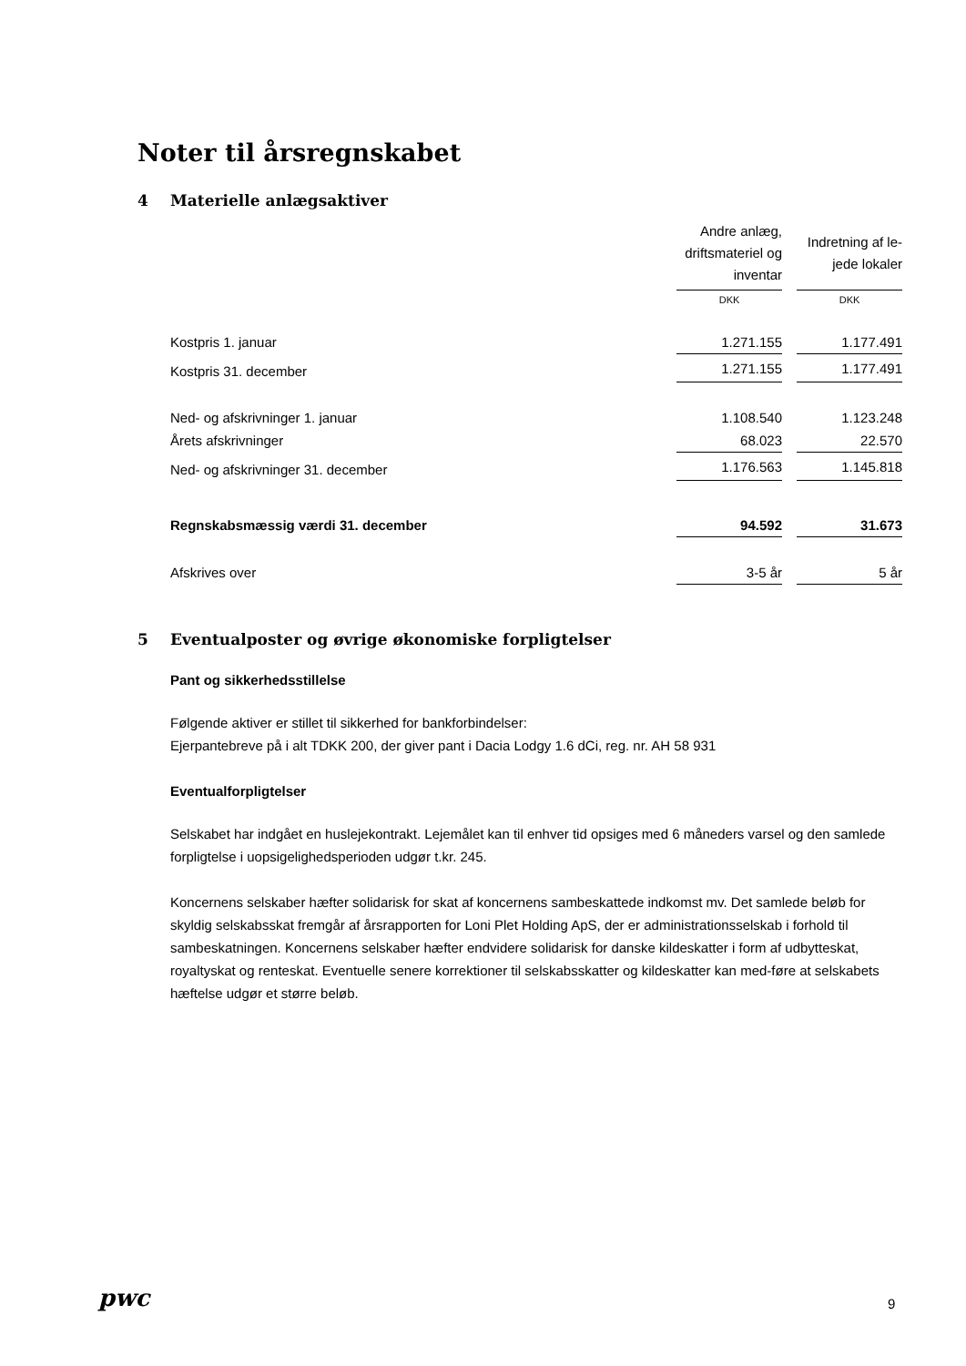Noter til årsregnskabet
4 Materielle anlægsaktiver
| | Andre anlæg, driftsmateriel og inventar | | Indretning af le-jede lokaler |
| | DKK | | DKK |
| Kostpris 1. januar | 1.271.155 | | 1.177.491 |
| Kostpris 31. december | 1.271.155 | | 1.177.491 |
| Ned- og afskrivninger 1. januar | 1.108.540 | | 1.123.248 |
| Årets afskrivninger | 68.023 | | 22.570 |
| Ned- og afskrivninger 31. december | 1.176.563 | | 1.145.818 |
| Regnskabsmæssig værdi 31. december | 94.592 | | 31.673 |
| Afskrives over | 3-5 år | | 5 år |
5 Eventualposter og øvrige økonomiske forpligtelser
Pant og sikkerhedsstillelse
Følgende aktiver er stillet til sikkerhed for bankforbindelser:
Ejerpantebreve på i alt TDKK 200, der giver pant i Dacia Lodgy 1.6 dCi, reg. nr. AH 58 931
Eventualforpligtelser
Selskabet har indgået en huslejekontrakt. Lejemålet kan til enhver tid opsiges med 6 måneders varsel og den samlede forpligtelse i uopsigelighedsperioden udgør t.kr. 245.
Koncernens selskaber hæfter solidarisk for skat af koncernens sambeskattede indkomst mv. Det samlede beløb for skyldig selskabsskat fremgår af årsrapporten for Loni Plet Holding ApS, der er administrationsselskab i forhold til sambeskatningen. Koncernens selskaber hæfter endvidere solidarisk for danske kildeskatter i form af udbytteskat, royaltyskat og renteskat. Eventuelle senere korrektioner til selskabsskatter og kildeskatter kan med-føre at selskabets hæftelse udgør et større beløb.
pwc 9